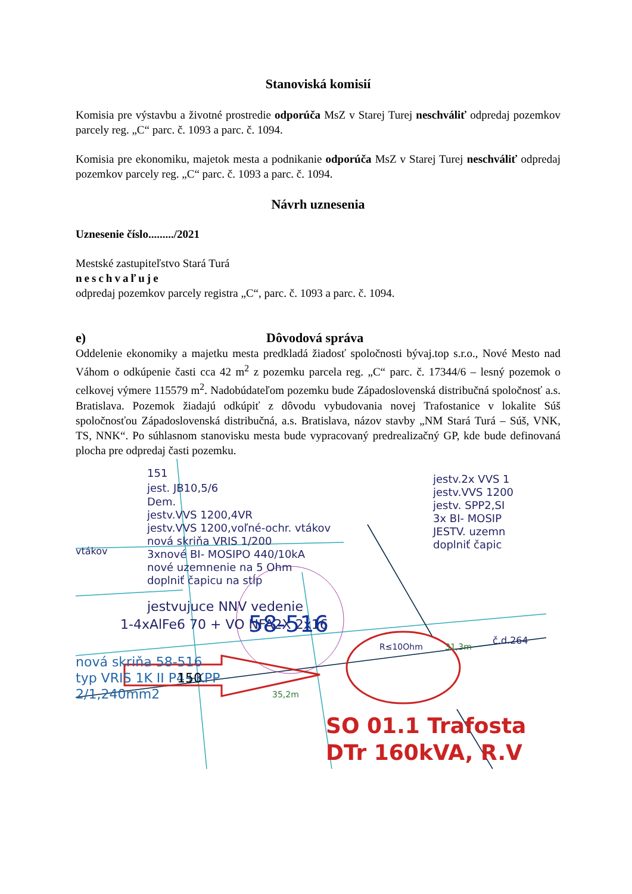Stanoviská komisií
Komisia pre výstavbu a životné prostredie odporúča MsZ v Starej Turej neschváliť odpredaj pozemkov parcely reg. „C“ parc. č. 1093 a parc. č. 1094.
Komisia pre ekonomiku, majetok mesta a podnikanie odporúča MsZ v Starej Turej neschváliť odpredaj pozemkov parcely reg. „C“ parc. č. 1093 a parc. č. 1094.
Návrh uznesenia
Uznesenie číslo........./2021
Mestské zastupiteľstvo Stará Turá
neschvaľuje
odpredaj pozemkov parcely registra „C“, parc. č. 1093 a parc. č. 1094.
e) Dôvodová správa
Oddelenie ekonomiky a majetku mesta predkladá žiadosť spoločnosti bývaj.top s.r.o., Nové Mesto nad Váhom o odkúpenie časti cca 42 m<sup>2</sup> z pozemku parcela reg. „C“ parc. č. 17344/6 – lesný pozemok o celkovej výmere 115579 m<sup>2</sup>. Nadobúdateľom pozemku bude Západoslovenská distribučná spoločnosť a.s. Bratislava. Pozemok žiadajú odkúpiť z dôvodu vybudovania novej Trafostanice v lokalite Súš spoločnosťou Západoslovenská distribučná, a.s. Bratislava, názov stavby „NM Stará Turá – Súš, VNK, TS, NNK“. Po súhlasnom stanovisku mesta bude vypracovaný predrealizačný GP, kde bude definovaná plocha pre odpredaj časti pozemku.
151
jest. JB10,5/6
Dem.
jestv.VVS 1200,4VR
jestv.VVS 1200,voľné-ochr. vtákov
nová skriňa VRIS 1/200
3xnové BI- MOSIPO 440/10kA
nové uzemnenie na 5 Ohm
doplniť čapicu na stĺp
vtákov
jestvujuce NNV vedenie
1-4xAlFe6 70 + VO NFA2X 2x16
jestv.2x VVS 1
jestv.VVS 1200
jestv. SPP2,SI
3x BI- MOSIP
JESTV. uzemn
doplniť čapic
č.d.264
58-516
nová skriňa 58-516
typ VRIS 1K II P4+KPP
2/1,240mm2
150
R≤10Ohm
31,3m
35,2m
SO 01.1 Trafosta
DTr 160kVA, R.V